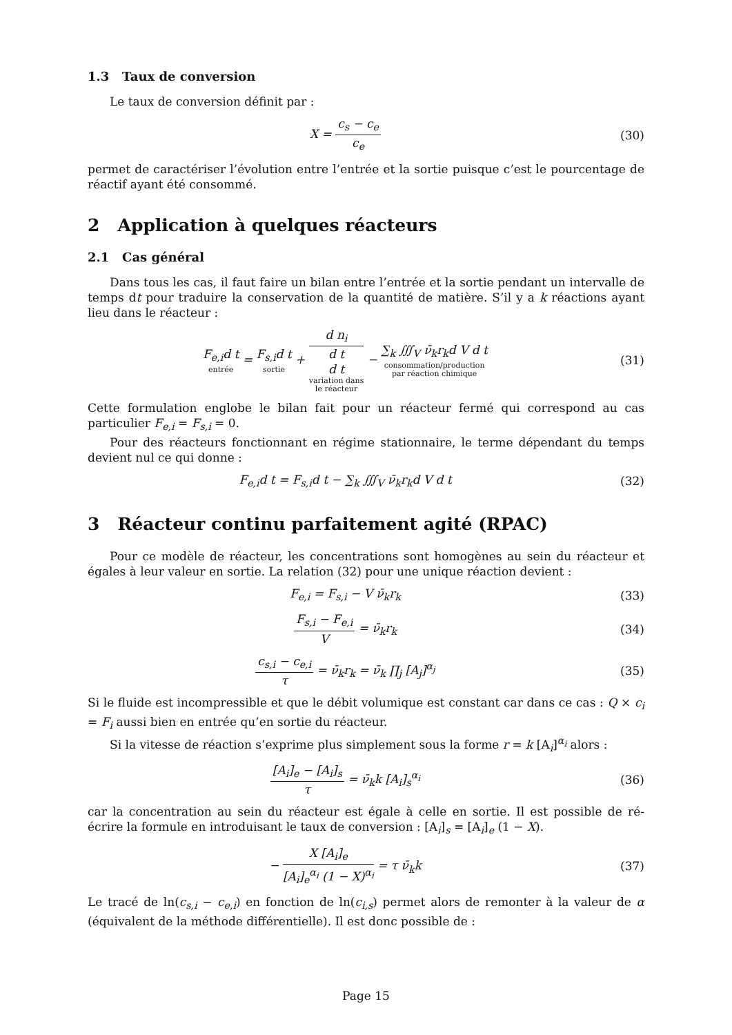1.3 Taux de conversion
Le taux de conversion définit par :
X = c<sub>s</sub> − c<sub>e</sub> c<sub>e</sub> (30)
permet de caractériser l’évolution entre l’entrée et la sortie puisque c’est le pourcentage de réactif ayant été consommé.
2 Application à quelques réacteurs
2.1 Cas général
Dans tous les cas, il faut faire un bilan entre l’entrée et la sortie pendant un intervalle de temps dt pour traduire la conservation de la quantité de matière. S’il y a k réactions ayant lieu dans le réacteur :
F<sub>e,i</sub>d t entrée = F<sub>s,i</sub>d t sortie + d n<sub>i</sub>
d t
d t variation dans
le réacteur − ∑<sub>k</sub> ∭<sub>V</sub> ν̄<sub>k</sub>r<sub>k</sub>d V d t consommation/production
par réaction chimique
(31)
Cette formulation englobe le bilan fait pour un réacteur fermé qui correspond au cas particulier F<sub>e,i</sub> = F<sub>s,i</sub> = 0.
Pour des réacteurs fonctionnant en régime stationnaire, le terme dépendant du temps devient nul ce qui donne :
F<sub>e,i</sub>d t = F<sub>s,i</sub>d t − ∑<sub>k</sub> ∭<sub>V</sub> ν̄<sub>k</sub>r<sub>k</sub>d V d t
(32)
3 Réacteur continu parfaitement agité (RPAC)
Pour ce modèle de réacteur, les concentrations sont homogènes au sein du réacteur et égales à leur valeur en sortie. La relation (32) pour une unique réaction devient :
F<sub>e,i</sub> = F<sub>s,i</sub> − V ν̄<sub>k</sub>r<sub>k</sub> (33)
F<sub>s,i</sub> − F<sub>e,i</sub> V = ν̄<sub>k</sub>r<sub>k</sub> (34)
c<sub>s,i</sub> − c<sub>e,i</sub> τ = ν̄<sub>k</sub>r<sub>k</sub> = ν̄<sub>k</sub> ∏<sub>j</sub> [A<sub>j</sub>]<sup>α<sub>j</sub></sup>
(35)
Si le fluide est incompressible et que le débit volumique est constant car dans ce cas : Q × c<sub>i</sub> = F<sub>i</sub> aussi bien en entrée qu’en sortie du réacteur.
Si la vitesse de réaction s’exprime plus simplement sous la forme r = k [A<sub>i</sub>]<sup>α<sub>i</sub></sup> alors :
[A<sub>i</sub>]<sub>e</sub> − [A<sub>i</sub>]<sub>s</sub> τ = ν̄<sub>k</sub>k [A<sub>i</sub>]<sub>s</sub><sup>α<sub>i</sub></sup> (36)
car la concentration au sein du réacteur est égale à celle en sortie. Il est possible de ré-écrire la formule en introduisant le taux de conversion : [A<sub>i</sub>]<sub>s</sub> = [A<sub>i</sub>]<sub>e</sub> (1 − X).
− X [A<sub>i</sub>]<sub>e</sub> [A<sub>i</sub>]<sub>e</sub><sup>α<sub>i</sub></sup> (1 − X)<sup>α<sub>i</sub></sup> = τ ν̄<sub>k</sub>k
(37)
Le tracé de ln(c<sub>s,i</sub> − c<sub>e,i</sub>) en fonction de ln(c<sub>i,s</sub>) permet alors de remonter à la valeur de α (équivalent de la méthode différentielle). Il est donc possible de :
Page 15